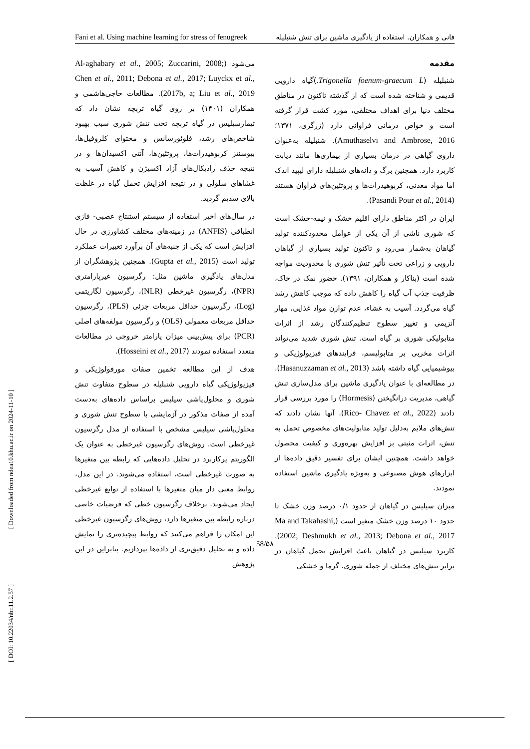Fani et al. Using machine learning for stress of fenugreek فانی و همکاران. استفاده از یادگیری ماشین برای تنش شنبلیله
مقدمه
شنبلیله (Trigonella foenum-graecum L.)گیاه دارویی قدیمی و شناخته شده است که از گذشته تاکنون در مناطق مختلف دنیا برای اهداف مختلفی، مورد کشت قرار گرفته است و خواص درمانی فراوانی دارد (زرگری، ۱۳۷۱؛ Amuthaselvi and Ambrose, 2016). شنبلیله به‌عنوان داروی گیاهی در درمان بسیاری از بیماری‌ها مانند دیابت کاربرد دارد. همچنین برگ و دانه‌های شنبلیله دارای لیپید اندک اما مواد معدنی، کربوهیدرات‌ها و پروتئین‌های فراوان هستند (Pasandi Pour et al., 2014).
ایران در اکثر مناطق دارای اقلیم خشک و نیمه-خشک است که شوری ناشی از آن یکی از عوامل محدودکننده تولید گیاهان به‌شمار می‌رود و تاکنون تولید بسیاری از گیاهان دارویی و زراعی تحت تأثیر تنش شوری با محدودیت مواجه شده است (بناکار و همکاران، ۱۳۹۱). حضور نمک در خاک، ظرفیت جذب آب گیاه را کاهش داده که موجب کاهش رشد گیاه می‌گردد. آسیب به غشاء، عدم توازن مواد غذایی، مهار آنزیمی و تغییر سطوح تنظیم‌کنندگان رشد از اثرات متابولیکی شوری بر گیاه است. تنش شوری شدید می‌تواند اثرات مخربی بر متابولیسم، فرایندهای فیزیولوژیکی و بیوشیمیایی گیاه داشته باشد (Hasanuzzaman et al., 2013). در مطالعه‌ای با عنوان یادگیری ماشین برای مدل‌سازی تنش گیاهی، مدیریت درانگیختن (Hormesis) را مورد بررسی قرار دادند (Rico- Chavez et al., 2022). آنها نشان دادند که تنش‌های ملایم به‌دلیل تولید متابولیت‌های مخصوص تحمل به تنش، اثرات مثبتی بر افزایش بهره‌وری و کیفیت محصول خواهد داشت. همچنین ایشان برای تفسیر دقیق داده‌ها از ابزارهای هوش مصنوعی و به‌ویژه یادگیری ماشین استفاده نمودند.
میزان سیلیس در گیاهان از حدود ۰/۱ درصد وزن خشک تا حدود ۱۰ درصد وزن خشک متغیر است (Ma and Takahashi, 2002; Deshmukh et al., 2013; Debona et al., 2017). کاربرد سیلیس در گیاهان باعث افزایش تحمل گیاهان در برابر تنش‌های مختلف از جمله شوری، گرما و خشکی
می‌شود (Al-aghabary et al., 2005; Zuccarini, 2008; Chen et al., 2011; Debona et al., 2017; Luyckx et al., 2017b, a; Liu et al., 2019). مطالعات حاجی‌هاشمی و همکاران (۱۴۰۱) بر روی گیاه تربچه نشان داد که تیمارسیلیس در گیاه تربچه تحت تنش شوری سبب بهبود شاخص‌های رشد، فلوئورسانس و محتوای کلروفیل‌ها، بیوسنتز کربوهیدرات‌ها، پروتئین‌ها، آنتی اکسیدان‌ها و در نتیجه حذف رادیکال‌های آزاد اکسیژن و کاهش آسیب به غشاهای سلولی و در نتیجه افزایش تحمل گیاه در غلظت بالای سدیم گردید.
در سال‌های اخیر استفاده از سیستم استنتاج عصبی- فازی انطباقی (ANFIS) در زمینه‌های مختلف کشاورزی در حال افزایش است که یکی از جنبه‌های آن برآورد تغییرات عملکرد تولید است (Gupta et al., 2015). همچنین پژوهشگران از مدل‌های یادگیری ماشین مثل: رگرسیون غیرپارامتری (NPR)، رگرسیون غیرخطی (NLR)، رگرسیون لگاریتمی (Log)، رگرسیون حداقل مربعات جزئی (PLS)، رگرسیون حداقل مربعات معمولی (OLS) و رگرسیون مولفه‌های اصلی (PCR) برای پیش‌بینی میزان پارامتر خروجی در مطالعات متعدد استفاده نمودند (Hosseini et al., 2017).
هدف از این مطالعه تخمین صفات مورفولوژیکی و فیزیولوژیکی گیاه دارویی شنبلیله در سطوح متفاوت تنش شوری و محلول‌پاشی سیلیس براساس داده‌های به‌دست آمده از صفات مذکور در آزمایشی با سطوح تنش شوری و محلول‌پاشی سیلیس مشخص با استفاده از مدل رگرسیون غیرخطی است. روش‌های رگرسیون غیرخطی به عنوان یک الگوریتم پرکاربرد در تحلیل داده‌هایی که رابطه بین متغیرها به صورت غیرخطی است، استفاده می‌شوند. در این مدل، روابط معنی دار میان متغیرها با استفاده از توابع غیرخطی ایجاد می‌شوند. برخلاف رگرسیون خطی که فرضیات خاصی درباره رابطه بین متغیرها دارد، روش‌های رگرسیون غیرخطی این امکان را فراهم می‌کنند که روابط پیچیده‌تری را نمایش داده و به تحلیل دقیق‌تری از داده‌ها بپردازیم. بنابراین در این پژوهش
58/۵۸
[ Downloaded from ndea10.khu.ac.ir on 2024-11-10 ]
[ DOI: 10.22034/nbr.11.2.57 ]